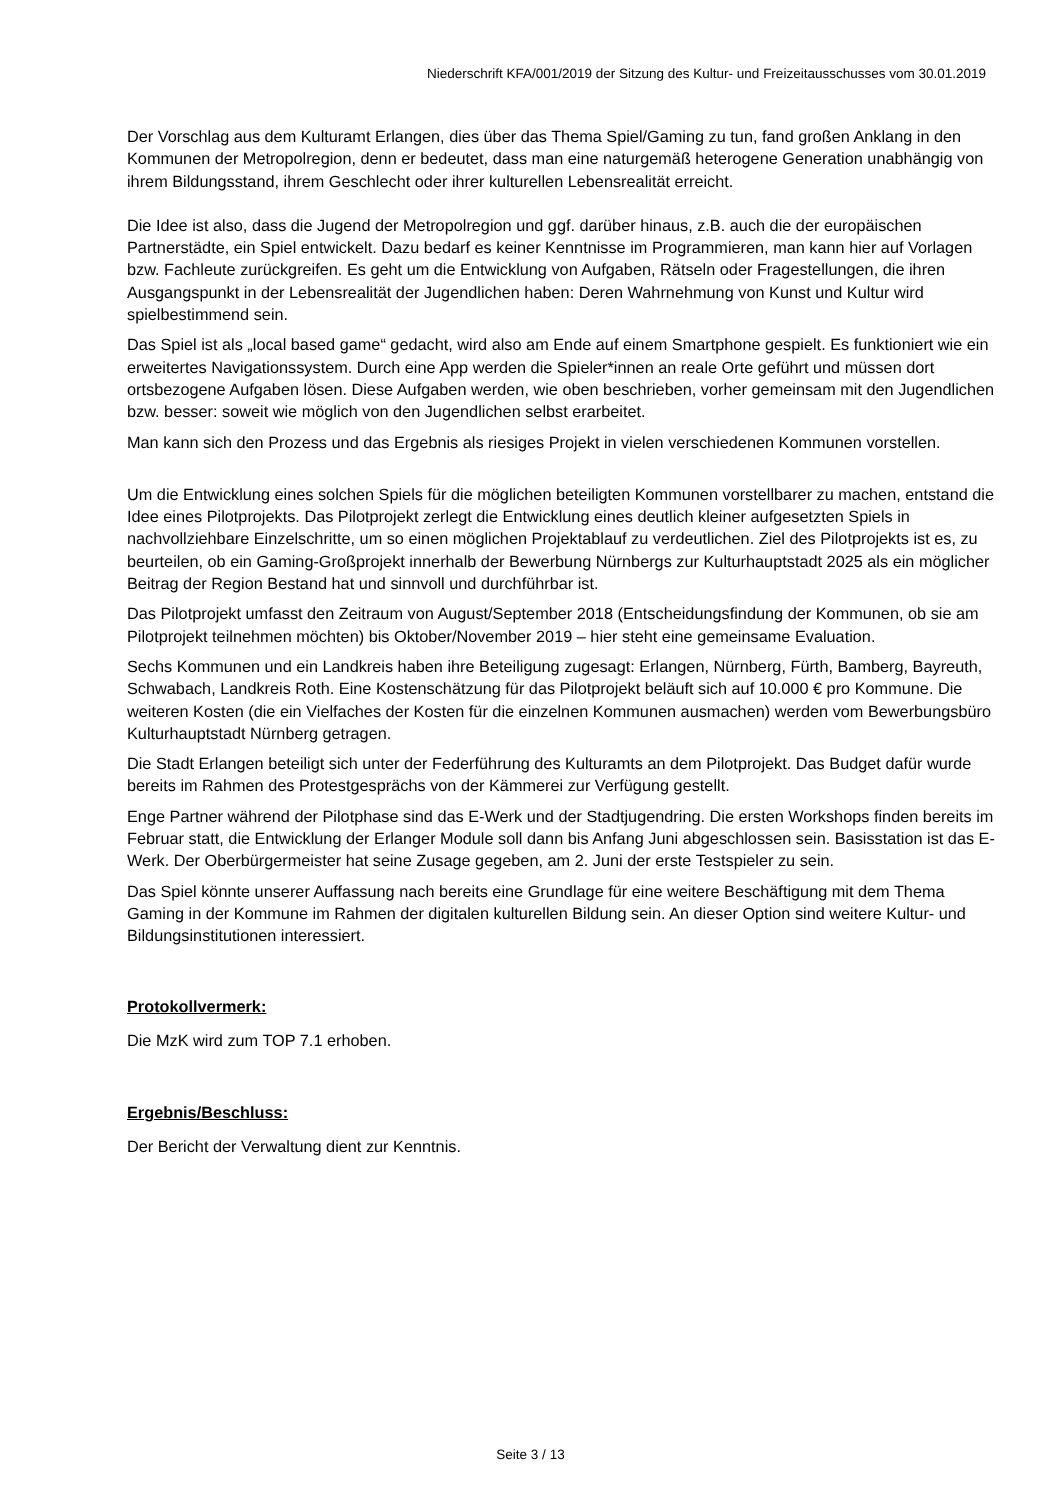Niederschrift KFA/001/2019 der Sitzung des Kultur- und Freizeitausschusses vom 30.01.2019
Der Vorschlag aus dem Kulturamt Erlangen, dies über das Thema Spiel/Gaming zu tun, fand großen Anklang in den Kommunen der Metropolregion, denn er bedeutet, dass man eine naturgemäß heterogene Generation unabhängig von ihrem Bildungsstand, ihrem Geschlecht oder ihrer kulturellen Lebensrealität erreicht.
Die Idee ist also, dass die Jugend der Metropolregion und ggf. darüber hinaus, z.B. auch die der europäischen Partnerstädte, ein Spiel entwickelt. Dazu bedarf es keiner Kenntnisse im Programmieren, man kann hier auf Vorlagen bzw. Fachleute zurückgreifen. Es geht um die Entwicklung von Aufgaben, Rätseln oder Fragestellungen, die ihren Ausgangspunkt in der Lebensrealität der Jugendlichen haben: Deren Wahrnehmung von Kunst und Kultur wird spielbestimmend sein.
Das Spiel ist als „local based game“ gedacht, wird also am Ende auf einem Smartphone gespielt. Es funktioniert wie ein erweitertes Navigationssystem. Durch eine App werden die Spieler*innen an reale Orte geführt und müssen dort ortsbezogene Aufgaben lösen. Diese Aufgaben werden, wie oben beschrieben, vorher gemeinsam mit den Jugendlichen bzw. besser: soweit wie möglich von den Jugendlichen selbst erarbeitet.
Man kann sich den Prozess und das Ergebnis als riesiges Projekt in vielen verschiedenen Kommunen vorstellen.
Um die Entwicklung eines solchen Spiels für die möglichen beteiligten Kommunen vorstellbarer zu machen, entstand die Idee eines Pilotprojekts. Das Pilotprojekt zerlegt die Entwicklung eines deutlich kleiner aufgesetzten Spiels in nachvollziehbare Einzelschritte, um so einen möglichen Projektablauf zu verdeutlichen. Ziel des Pilotprojekts ist es, zu beurteilen, ob ein Gaming-Großprojekt innerhalb der Bewerbung Nürnbergs zur Kulturhauptstadt 2025 als ein möglicher Beitrag der Region Bestand hat und sinnvoll und durchführbar ist.
Das Pilotprojekt umfasst den Zeitraum von August/September 2018 (Entscheidungsfindung der Kommunen, ob sie am Pilotprojekt teilnehmen möchten) bis Oktober/November 2019 – hier steht eine gemeinsame Evaluation.
Sechs Kommunen und ein Landkreis haben ihre Beteiligung zugesagt: Erlangen, Nürnberg, Fürth, Bamberg, Bayreuth, Schwabach, Landkreis Roth. Eine Kostenschätzung für das Pilotprojekt beläuft sich auf 10.000 € pro Kommune. Die weiteren Kosten (die ein Vielfaches der Kosten für die einzelnen Kommunen ausmachen) werden vom Bewerbungsbüro Kulturhauptstadt Nürnberg getragen.
Die Stadt Erlangen beteiligt sich unter der Federführung des Kulturamts an dem Pilotprojekt. Das Budget dafür wurde bereits im Rahmen des Protestgesprächs von der Kämmerei zur Verfügung gestellt.
Enge Partner während der Pilotphase sind das E-Werk und der Stadtjugendring. Die ersten Workshops finden bereits im Februar statt, die Entwicklung der Erlanger Module soll dann bis Anfang Juni abgeschlossen sein. Basisstation ist das E-Werk. Der Oberbürgermeister hat seine Zusage gegeben, am 2. Juni der erste Testspieler zu sein.
Das Spiel könnte unserer Auffassung nach bereits eine Grundlage für eine weitere Beschäftigung mit dem Thema Gaming in der Kommune im Rahmen der digitalen kulturellen Bildung sein. An dieser Option sind weitere Kultur- und Bildungsinstitutionen interessiert.
Protokollvermerk:
Die MzK wird zum TOP 7.1 erhoben.
Ergebnis/Beschluss:
Der Bericht der Verwaltung dient zur Kenntnis.
Seite 3 / 13